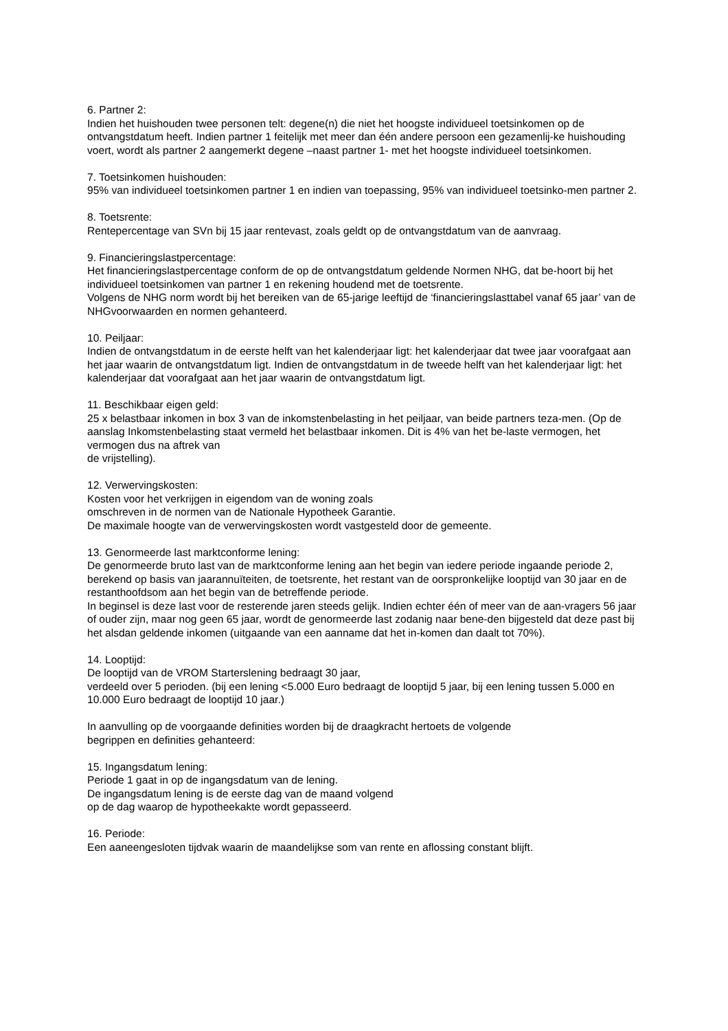6. Partner 2:
Indien het huishouden twee personen telt: degene(n) die niet het hoogste individueel toetsinkomen op de ontvangstdatum heeft. Indien partner 1 feitelijk met meer dan één andere persoon een gezamenlij-ke huishouding voert, wordt als partner 2 aangemerkt degene –naast partner 1- met het hoogste individueel toetsinkomen.
7. Toetsinkomen huishouden:
95% van individueel toetsinkomen partner 1 en indien van toepassing, 95% van individueel toetsinko-men partner 2.
8. Toetsrente:
Rentepercentage van SVn bij 15 jaar rentevast, zoals geldt op de ontvangstdatum van de aanvraag.
9. Financieringslastpercentage:
Het financieringslastpercentage conform de op de ontvangstdatum geldende Normen NHG, dat be-hoort bij het individueel toetsinkomen van partner 1 en rekening houdend met de toetsrente.
Volgens de NHG norm wordt bij het bereiken van de 65-jarige leeftijd de ‘financieringslasttabel vanaf 65 jaar’ van de NHGvoorwaarden en normen gehanteerd.
10. Peiljaar:
Indien de ontvangstdatum in de eerste helft van het kalenderjaar ligt: het kalenderjaar dat twee jaar voorafgaat aan het jaar waarin de ontvangstdatum ligt. Indien de ontvangstdatum in de tweede helft van het kalenderjaar ligt: het kalenderjaar dat voorafgaat aan het jaar waarin de ontvangstdatum ligt.
11. Beschikbaar eigen geld:
25 x belastbaar inkomen in box 3 van de inkomstenbelasting in het peiljaar, van beide partners teza-men. (Op de aanslag Inkomstenbelasting staat vermeld het belastbaar inkomen. Dit is 4% van het be-laste vermogen, het vermogen dus na aftrek van
de vrijstelling).
12. Verwervingskosten:
Kosten voor het verkrijgen in eigendom van de woning zoals
omschreven in de normen van de Nationale Hypotheek Garantie.
De maximale hoogte van de verwervingskosten wordt vastgesteld door de gemeente.
13. Genormeerde last marktconforme lening:
De genormeerde bruto last van de marktconforme lening aan het begin van iedere periode ingaande periode 2, berekend op basis van jaarannuïteiten, de toetsrente, het restant van de oorspronkelijke looptijd van 30 jaar en de restanthoofdsom aan het begin van de betreffende periode.
In beginsel is deze last voor de resterende jaren steeds gelijk. Indien echter één of meer van de aan-vragers 56 jaar of ouder zijn, maar nog geen 65 jaar, wordt de genormeerde last zodanig naar bene-den bijgesteld dat deze past bij het alsdan geldende inkomen (uitgaande van een aanname dat het in-komen dan daalt tot 70%).
14. Looptijd:
De looptijd van de VROM Starterslening bedraagt 30 jaar,
verdeeld over 5 perioden. (bij een lening <5.000 Euro bedraagt de looptijd 5 jaar, bij een lening tussen 5.000 en 10.000 Euro bedraagt de looptijd 10 jaar.)
In aanvulling op de voorgaande definities worden bij de draagkracht hertoets de volgende
begrippen en definities gehanteerd:
15. Ingangsdatum lening:
Periode 1 gaat in op de ingangsdatum van de lening.
De ingangsdatum lening is de eerste dag van de maand volgend
op de dag waarop de hypotheekakte wordt gepasseerd.
16. Periode:
Een aaneengesloten tijdvak waarin de maandelijkse som van rente en aflossing constant blijft.